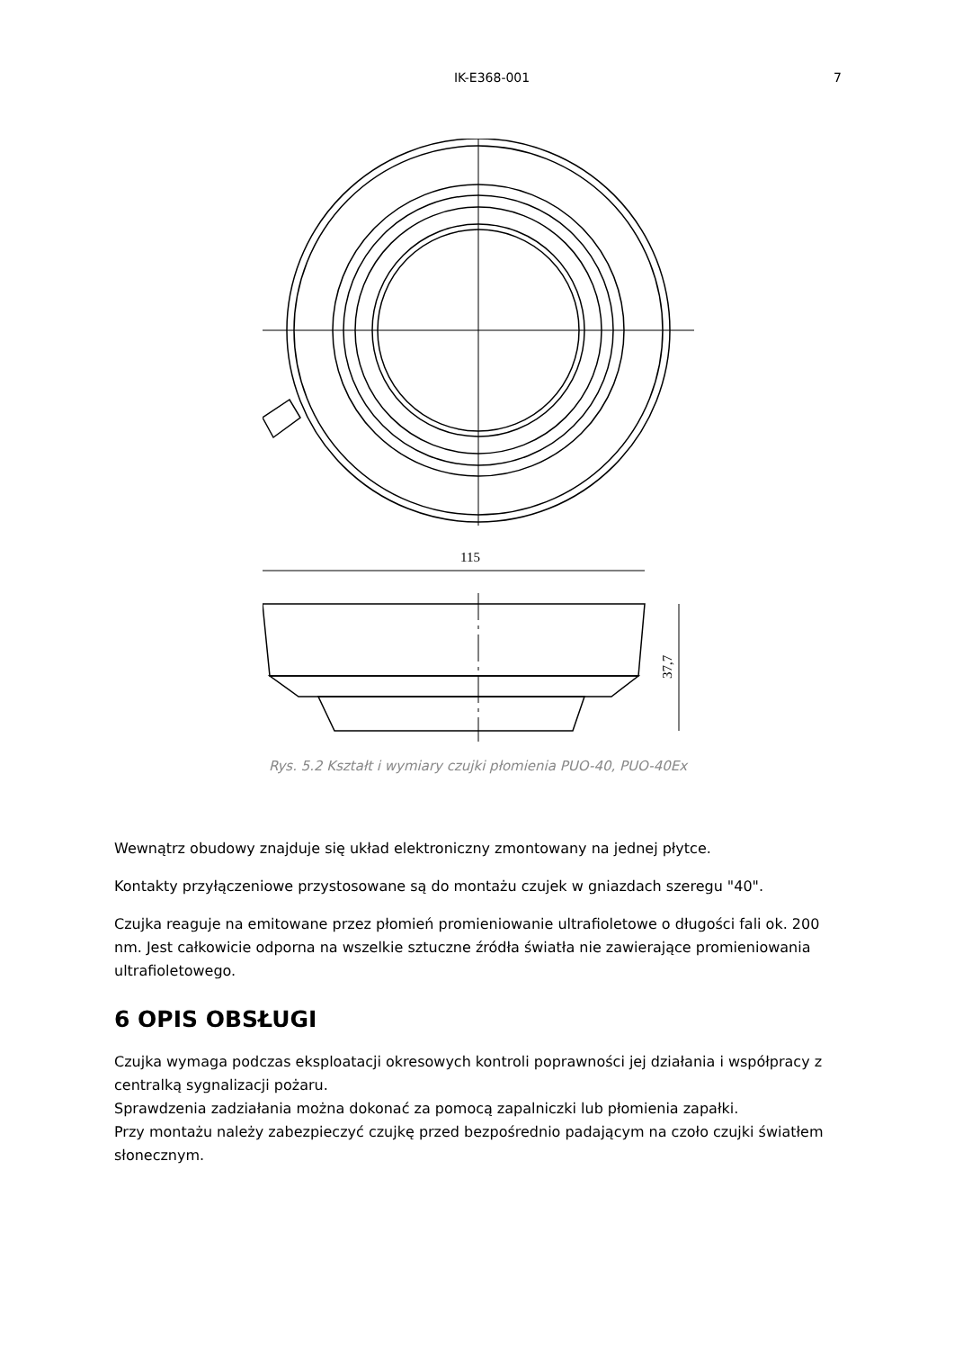IK-E368-001 7
115
37,7
Rys. 5.2 Kształt i wymiary czujki płomienia PUO-40, PUO-40Ex
Wewnątrz obudowy znajduje się układ elektroniczny zmontowany na jednej płytce.
Kontakty przyłączeniowe przystosowane są do montażu czujek w gniazdach szeregu "40".
Czujka reaguje na emitowane przez płomień promieniowanie ultrafioletowe o długości fali ok. 200 nm. Jest całkowicie odporna na wszelkie sztuczne źródła światła nie zawierające promieniowania ultrafioletowego.
6 OPIS OBSŁUGI
Czujka wymaga podczas eksploatacji okresowych kontroli poprawności jej działania i współpracy z centralką sygnalizacji pożaru.
Sprawdzenia zadziałania można dokonać za pomocą zapalniczki lub płomienia zapałki.
Przy montażu należy zabezpieczyć czujkę przed bezpośrednio padającym na czoło czujki światłem słonecznym.